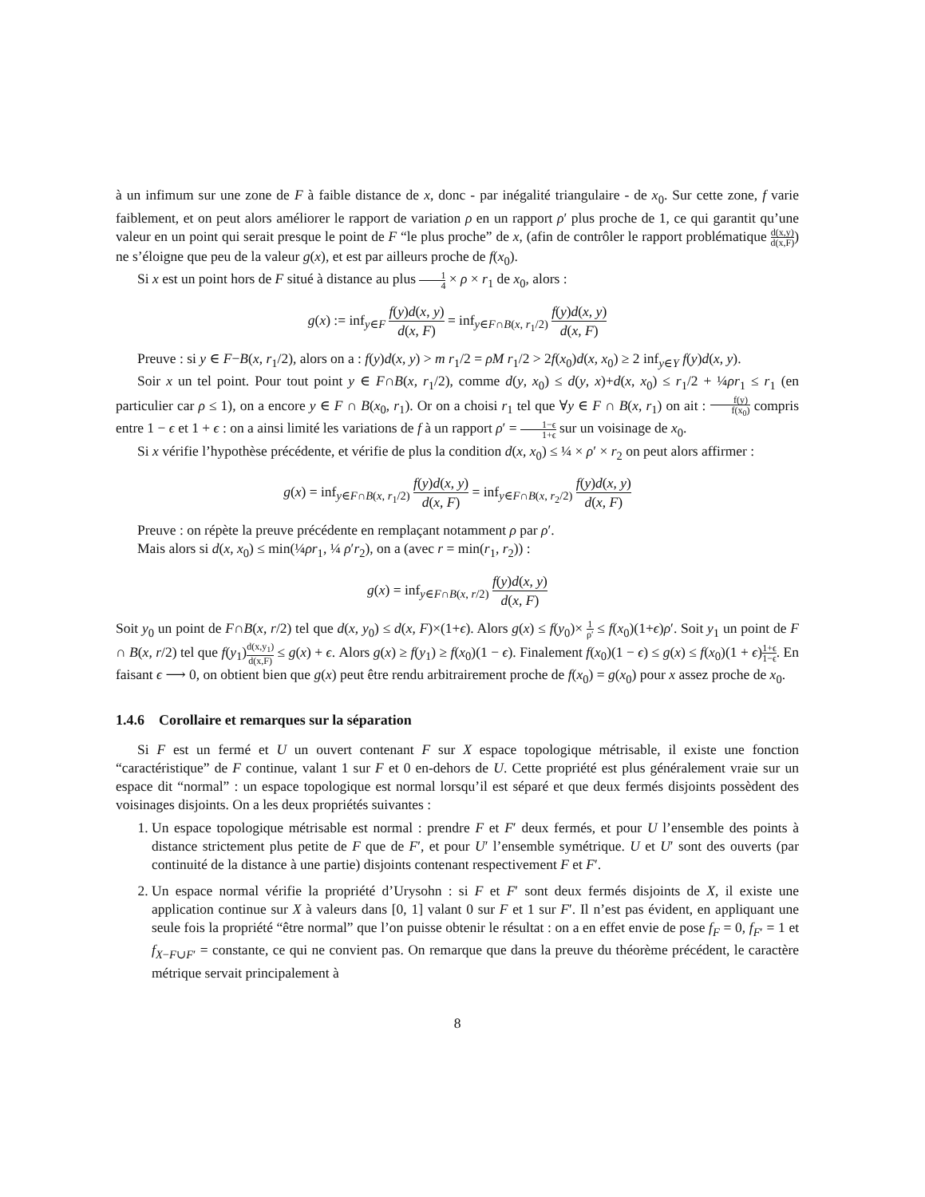à un infimum sur une zone de F à faible distance de x, donc - par inégalité triangulaire - de x<sub>0</sub>. Sur cette zone, f varie faiblement, et on peut alors améliorer le rapport de variation ρ en un rapport ρ′ plus proche de 1, ce qui garantit qu’une valeur en un point qui serait presque le point de F “le plus proche” de x, (afin de contrôler le rapport problématique d(x,y) d(x,F)) ne s’éloigne que peu de la valeur g(x), et est par ailleurs proche de f(x<sub>0</sub>).
Si x est un point hors de F situé à distance au plus 1 4 × ρ × r<sub>1</sub> de x<sub>0</sub>, alors :
g(x) := inf<sub>y∈F</sub> f(y)d(x, y) d(x, F) = inf<sub>y∈F∩B(x, r<sub>1</sub>/2)</sub> f(y)d(x, y) d(x, F)
Preuve : si y ∈ F−B(x, r<sub>1</sub>/2), alors on a : f(y)d(x, y) > m r<sub>1</sub>/2 = ρM r<sub>1</sub>/2 > 2f(x<sub>0</sub>)d(x, x<sub>0</sub>) ≥ 2 inf<sub>y∈Y</sub> f(y)d(x, y).
Soir x un tel point. Pour tout point y ∈ F∩B(x, r<sub>1</sub>/2), comme d(y, x<sub>0</sub>) ≤ d(y, x)+d(x, x<sub>0</sub>) ≤ r<sub>1</sub>/2 + ¼ρr<sub>1</sub> ≤ r<sub>1</sub> (en particulier car ρ ≤ 1), on a encore y ∈ F ∩ B(x<sub>0</sub>, r<sub>1</sub>). Or on a choisi r<sub>1</sub> tel que ∀y ∈ F ∩ B(x, r<sub>1</sub>) on ait : f(y) f(x<sub>0</sub>) compris entre 1 − ϵ et 1 + ϵ : on a ainsi limité les variations de f à un rapport ρ′ = 1−ϵ 1+ϵ sur un voisinage de x<sub>0</sub>.
Si x vérifie l’hypothèse précédente, et vérifie de plus la condition d(x, x<sub>0</sub>) ≤ ¼ × ρ′ × r<sub>2</sub> on peut alors affirmer :
g(x) = inf<sub>y∈F∩B(x, r<sub>1</sub>/2)</sub> f(y)d(x, y) d(x, F) = inf<sub>y∈F∩B(x, r<sub>2</sub>/2)</sub> f(y)d(x, y) d(x, F)
Preuve : on répète la preuve précédente en remplaçant notamment ρ par ρ′.
Mais alors si d(x, x<sub>0</sub>) ≤ min(¼ρr<sub>1</sub>, ¼ ρ′r<sub>2</sub>), on a (avec r = min(r<sub>1</sub>, r<sub>2</sub>)) :
g(x) = inf<sub>y∈F∩B(x, r/2)</sub> f(y)d(x, y) d(x, F)
Soit y<sub>0</sub> un point de F∩B(x, r/2) tel que d(x, y<sub>0</sub>) ≤ d(x, F)×(1+ϵ). Alors g(x) ≤ f(y<sub>0</sub>)× 1 ρ′ ≤ f(x<sub>0</sub>)(1+ϵ)ρ′. Soit y<sub>1</sub> un point de F ∩ B(x, r/2) tel que f(y<sub>1</sub>)d(x,y<sub>1</sub>) d(x,F) ≤ g(x) + ϵ. Alors g(x) ≥ f(y<sub>1</sub>) ≥ f(x<sub>0</sub>)(1 − ϵ). Finalement f(x<sub>0</sub>)(1 − ϵ) ≤ g(x) ≤ f(x<sub>0</sub>)(1 + ϵ)1+ϵ 1−ϵ. En faisant ϵ ⟶ 0, on obtient bien que g(x) peut être rendu arbitrairement proche de f(x<sub>0</sub>) = g(x<sub>0</sub>) pour x assez proche de x<sub>0</sub>.
1.4.6 Corollaire et remarques sur la séparation
Si F est un fermé et U un ouvert contenant F sur X espace topologique métrisable, il existe une fonction “caractéristique” de F continue, valant 1 sur F et 0 en-dehors de U. Cette propriété est plus généralement vraie sur un espace dit “normal” : un espace topologique est normal lorsqu’il est séparé et que deux fermés disjoints possèdent des voisinages disjoints. On a les deux propriétés suivantes :
1. Un espace topologique métrisable est normal : prendre F et F′ deux fermés, et pour U l’ensemble des points à distance strictement plus petite de F que de F′, et pour U′ l’ensemble symétrique. U et U′ sont des ouverts (par continuité de la distance à une partie) disjoints contenant respectivement F et F′.
2. Un espace normal vérifie la propriété d’Urysohn : si F et F′ sont deux fermés disjoints de X, il existe une application continue sur X à valeurs dans [0, 1] valant 0 sur F et 1 sur F′. Il n’est pas évident, en appliquant une seule fois la propriété “être normal” que l’on puisse obtenir le résultat : on a en effet envie de pose f<sub>F</sub> = 0, f<sub>F′</sub> = 1 et f<sub>X−F∪F′</sub> = constante, ce qui ne convient pas. On remarque que dans la preuve du théorème précédent, le caractère métrique servait principalement à
8